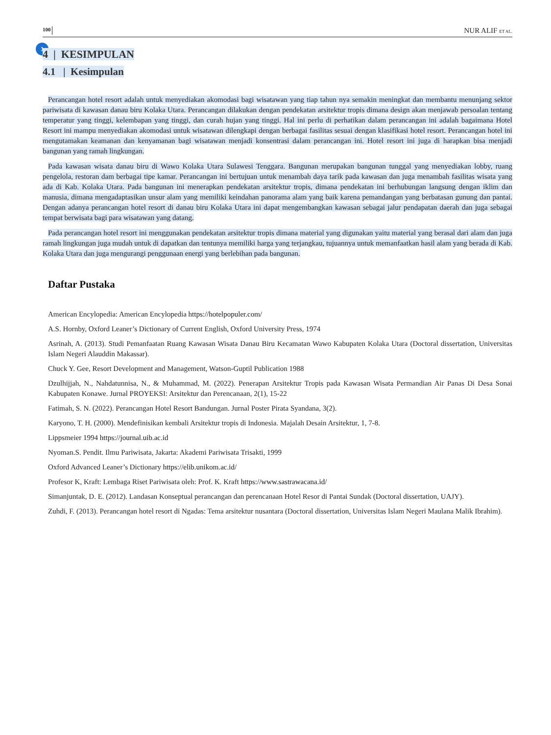100 NUR ALIF ET AL.
1
4 | KESIMPULAN
4.1 | Kesimpulan
Perancangan hotel resort adalah untuk menyediakan akomodasi bagi wisatawan yang tiap tahun nya semakin meningkat dan membantu menunjang sektor pariwisata di kawasan danau biru Kolaka Utara. Perancangan dilakukan dengan pendekatan arsitektur tropis dimana design akan menjawab persoalan tentang temperatur yang tinggi, kelembapan yang tinggi, dan curah hujan yang tinggi. Hal ini perlu di perhatikan dalam perancangan ini adalah bagaimana Hotel Resort ini mampu menyediakan akomodasi untuk wisatawan dilengkapi dengan berbagai fasilitas sesuai dengan klasifikasi hotel resort. Perancangan hotel ini mengutamakan keamanan dan kenyamanan bagi wisatawan menjadi konsentrasi dalam perancangan ini. Hotel resort ini juga di harapkan bisa menjadi bangunan yang ramah lingkungan.
Pada kawasan wisata danau biru di Wawo Kolaka Utara Sulawesi Tenggara. Bangunan merupakan bangunan tunggal yang menyediakan lobby, ruang pengelola, restoran dam berbagai tipe kamar. Perancangan ini bertujuan untuk menambah daya tarik pada kawasan dan juga menambah fasilitas wisata yang ada di Kab. Kolaka Utara. Pada bangunan ini menerapkan pendekatan arsitektur tropis, dimana pendekatan ini berhubungan langsung dengan iklim dan manusia, dimana mengadaptasikan unsur alam yang memiliki keindahan panorama alam yang baik karena pemandangan yang berbatasan gunung dan pantai. Dengan adanya perancangan hotel resort di danau biru Kolaka Utara ini dapat mengembangkan kawasan sebagai jalur pendapatan daerah dan juga sebagai tempat berwisata bagi para wisatawan yang datang.
Pada perancangan hotel resort ini menggunakan pendekatan arsitektur tropis dimana material yang digunakan yaitu material yang berasal dari alam dan juga ramah lingkungan juga mudah untuk di dapatkan dan tentunya memiliki harga yang terjangkau, tujuannya untuk memanfaatkan hasil alam yang berada di Kab. Kolaka Utara dan juga mengurangi penggunaan energi yang berlebihan pada bangunan.
Daftar Pustaka
American Encylopedia: American Encylopedia https://hotelpopuler.com/
A.S. Hornby, Oxford Leaner’s Dictionary of Current English, Oxford University Press, 1974
Asrinah, A. (2013). Studi Pemanfaatan Ruang Kawasan Wisata Danau Biru Kecamatan Wawo Kabupaten Kolaka Utara (Doctoral dissertation, Universitas Islam Negeri Alauddin Makassar).
Chuck Y. Gee, Resort Development and Management, Watson-Guptil Publication 1988
Dzulhijjah, N., Nahdatunnisa, N., & Muhammad, M. (2022). Penerapan Arsitektur Tropis pada Kawasan Wisata Permandian Air Panas Di Desa Sonai Kabupaten Konawe. Jurnal PROYEKSI: Arsitektur dan Perencanaan, 2(1), 15-22
Fatimah, S. N. (2022). Perancangan Hotel Resort Bandungan. Jurnal Poster Pirata Syandana, 3(2).
Karyono, T. H. (2000). Mendefinisikan kembali Arsitektur tropis di Indonesia. Majalah Desain Arsitektur, 1, 7-8.
Lippsmeier 1994 https://journal.uib.ac.id
Nyoman.S. Pendit. Ilmu Pariwisata, Jakarta: Akademi Pariwisata Trisakti, 1999
Oxford Advanced Leaner’s Dictionary https://elib.unikom.ac.id/
Profesor K, Kraft: Lembaga Riset Pariwisata oleh: Prof. K. Kraft https://www.sastrawacana.id/
Simanjuntak, D. E. (2012). Landasan Konseptual perancangan dan perencanaan Hotel Resor di Pantai Sundak (Doctoral dissertation, UAJY).
Zuhdi, F. (2013). Perancangan hotel resort di Ngadas: Tema arsitektur nusantara (Doctoral dissertation, Universitas Islam Negeri Maulana Malik Ibrahim).